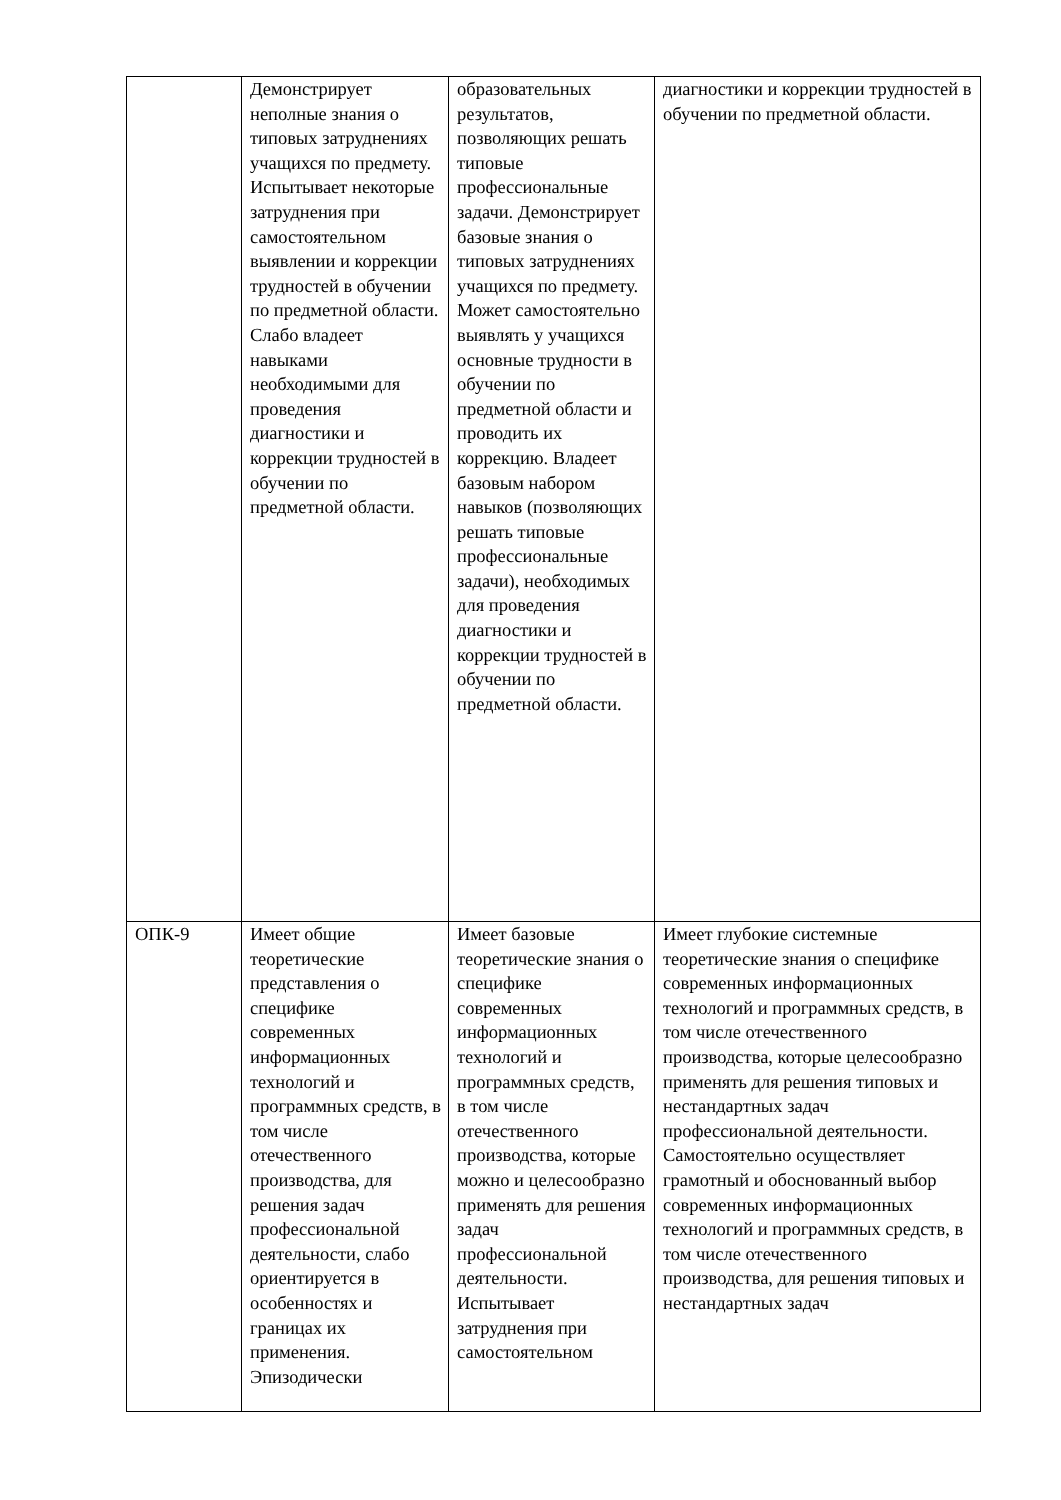| | Демонстрирует неполные знания о типовых затруднениях учащихся по предмету. Испытывает некоторые затруднения при самостоятельном выявлении и коррекции трудностей в обучении по предметной области. Слабо владеет навыками необходимыми для проведения диагностики и коррекции трудностей в обучении по предметной области. | образовательных результатов, позволяющих решать типовые профессиональные задачи. Демонстрирует базовые знания о типовых затруднениях учащихся по предмету. Может самостоятельно выявлять у учащихся основные трудности в обучении по предметной области и проводить их коррекцию. Владеет базовым набором навыков (позволяющих решать типовые профессиональные задачи), необходимых для проведения диагностики и коррекции трудностей в обучении по предметной области. | диагностики и коррекции трудностей в обучении по предметной области. |
| ОПК-9 | Имеет общие теоретические представления о специфике современных информационных технологий и программных средств, в том числе отечественного производства, для решения задач профессиональной деятельности, слабо ориентируется в особенностях и границах их применения. Эпизодически | Имеет базовые теоретические знания о специфике современных информационных технологий и программных средств, в том числе отечественного производства, которые можно и целесообразно применять для решения задач профессиональной деятельности. Испытывает затруднения при самостоятельном | Имеет глубокие системные теоретические знания о специфике современных информационных технологий и программных средств, в том числе отечественного производства, которые целесообразно применять для решения типовых и нестандартных задач профессиональной деятельности. Самостоятельно осуществляет грамотный и обоснованный выбор современных информационных технологий и программных средств, в том числе отечественного производства, для решения типовых и нестандартных задач |